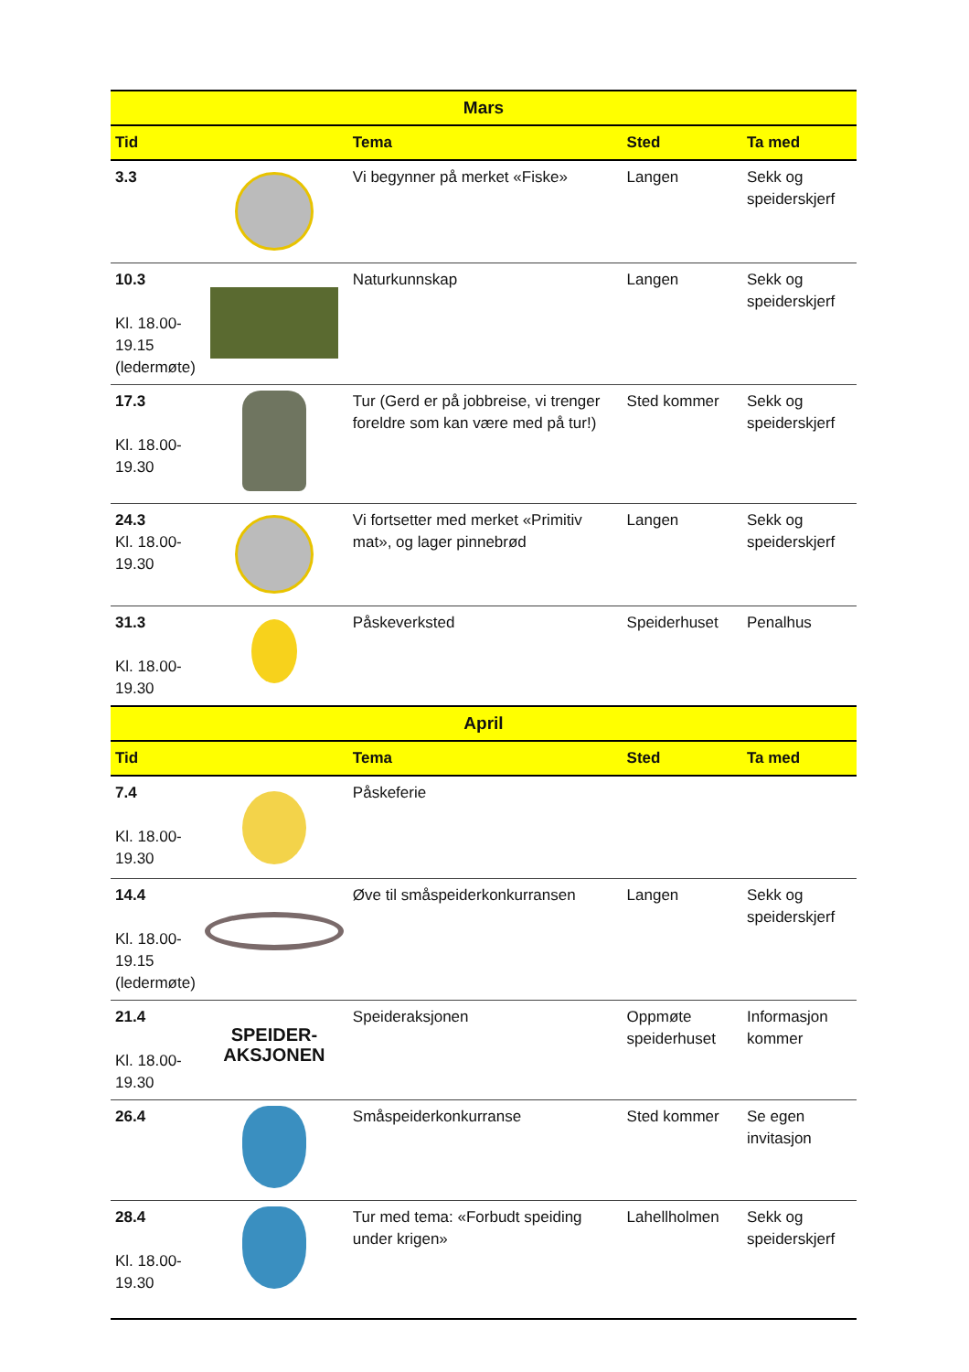| Mars | | | | |
| --- | --- | --- | --- | --- |
| Tid | | Tema | Sted | Ta med |
| 3.3 | | Vi begynner på merket «Fiske» | Langen | Sekk og speiderskjerf |
| 10.3 Kl. 18.00- 19.15 (ledermøte) | | Naturkunnskap | Langen | Sekk og speiderskjerf |
| 17.3 Kl. 18.00- 19.30 | | Tur (Gerd er på jobbreise, vi trenger foreldre som kan være med på tur!) | Sted kommer | Sekk og speiderskjerf |
| 24.3 Kl. 18.00- 19.30 | | Vi fortsetter med merket «Primitiv mat», og lager pinnebrød | Langen | Sekk og speiderskjerf |
| 31.3 Kl. 18.00- 19.30 | | Påskeverksted | Speiderhuset | Penalhus |
| April | | | | |
| Tid | | Tema | Sted | Ta med |
| 7.4 Kl. 18.00- 19.30 | | Påskeferie | | |
| 14.4 Kl. 18.00- 19.15 (ledermøte) | | Øve til småspeiderkonkurransen | Langen | Sekk og speiderskjerf |
| 21.4 Kl. 18.00- 19.30 | SPEIDER- AKSJONEN | Speideraksjonen | Oppmøte speiderhuset | Informasjon kommer |
| 26.4 | | Småspeiderkonkurranse | Sted kommer | Se egen invitasjon |
| 28.4 Kl. 18.00- 19.30 | | Tur med tema: «Forbudt speiding under krigen» | Lahellholmen | Sekk og speiderskjerf |